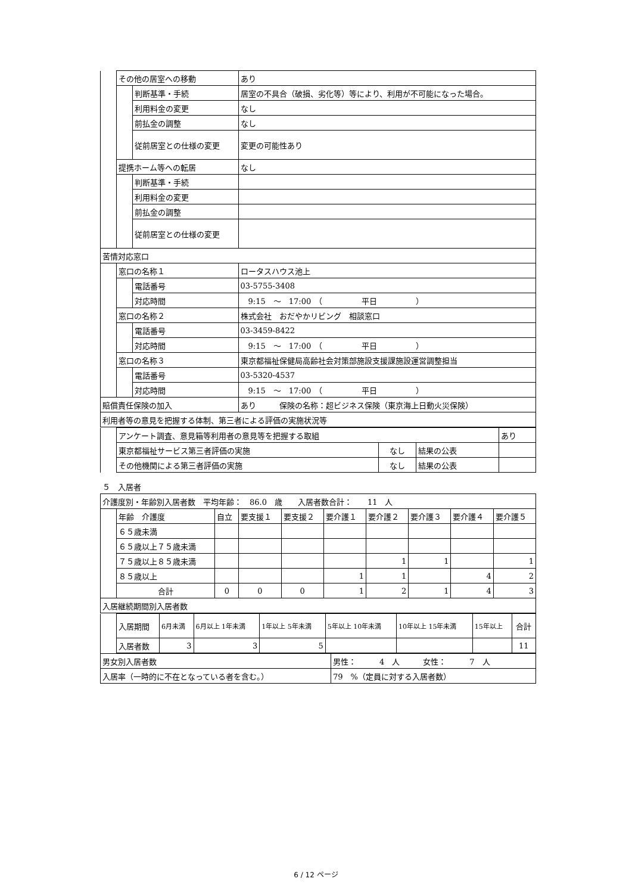| | その他の居室への移動 | | | あり |
| | | 判断基準・手続 | 居室の不具合（破損、劣化等）等により、利用が不可能になった場合。 | |
| | | 利用料金の変更 | なし | |
| | | 前払金の調整 | なし | |
| | | 従前居室との仕様の変更 | 変更の可能性あり | |
| | 提携ホーム等への転居 | | | なし |
| | | 判断基準・手続 | | |
| | | 利用料金の変更 | | |
| | | 前払金の調整 | | |
| | | 従前居室との仕様の変更 | | |
| 苦情対応窓口 | | | | |
| | 窓口の名称１ | | ロータスハウス池上 | |
| | | 電話番号 | 03-5755-3408 | |
| | | 対応時間 | 9:15 ～ 17:00 （ 平日 ） | |
| | 窓口の名称２ | | 株式会社 おだやかリビング 相談窓口 | |
| | | 電話番号 | 03-3459-8422 | |
| | | 対応時間 | 9:15 ～ 17:00 （ 平日 ） | |
| | 窓口の名称３ | | 東京都福祉保健局高齢社会対策部施設支援課施設運営調整担当 | |
| | | 電話番号 | 03-5320-4537 | |
| | | 対応時間 | 9:15 ～ 17:00 （ 平日 ） | |
| 賠償責任保険の加入 | | | あり 保険の名称：超ビジネス保険（東京海上日動火災保険） | |
| 利用者等の意見を把握する体制、第三者による評価の実施状況等 | | | | |
| | アンケート調査、意見箱等利用者の意見等を把握する取組 | | | あり |
| | 東京都福祉サービス第三者評価の実施 | なし | 結果の公表 | |
| | その他機関による第三者評価の実施 | なし | 結果の公表 | |
５　入居者
| 介護度別・年齢別入居者数 平均年齢： 86.0 歳 入居者数合計： 11 人 | | | | | | | | | |
| | 年齢 介護度 | 自立 | 要支援１ | 要支援２ | 要介護１ | 要介護２ | 要介護３ | 要介護４ | 要介護５ |
| | ６５歳未満 | | | | | | | | |
| | ６５歳以上７５歳未満 | | | | | | | | |
| | ７５歳以上８５歳未満 | | | | | 1 | 1 | | 1 |
| | ８５歳以上 | | | | 1 | 1 | | 4 | 2 |
| | 合計 | 0 | 0 | 0 | 1 | 2 | 1 | 4 | 3 |
| 入居継続期間別入居者数 | | | | | | | | | |
| | 入居期間 | 6月未満 | 6月以上 1年未満 | 1年以上 5年未満 | 5年以上 10年未満 | 10年以上 15年未満 | 15年以上 | 合計 |
| | 入居者数 | 3 | 3 | 5 | | | | 11 |
| 男女別入居者数 | 男性： 4 人 女性： 7 人 |
| 入居率（一時的に不在となっている者を含む。） | 79 %（定員に対する入居者数） |
6 / 12 ページ